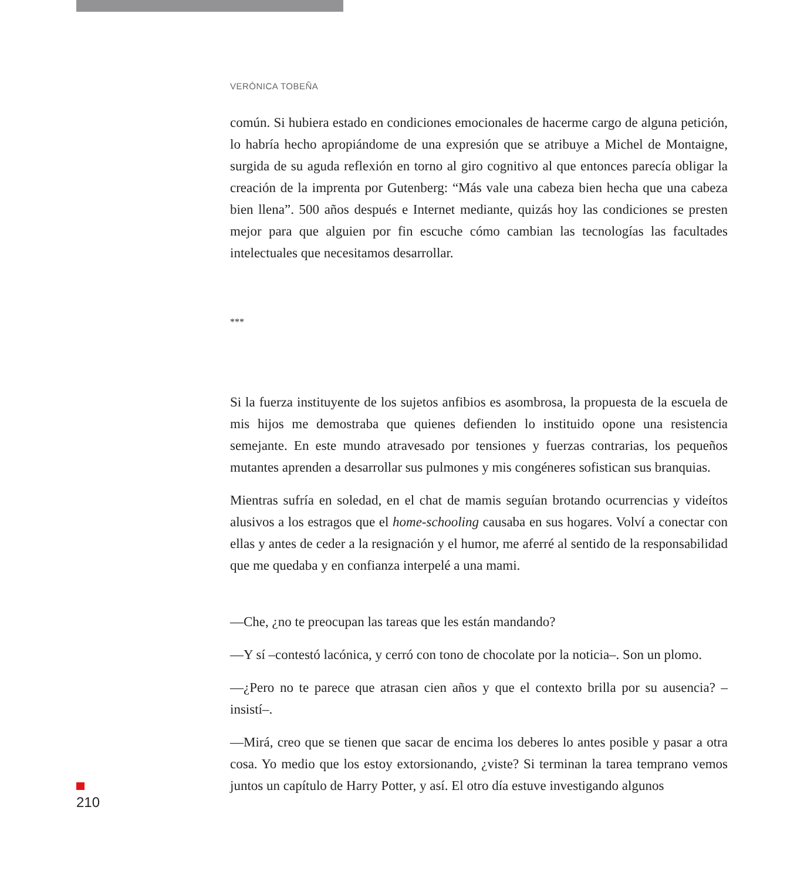VERÓNICA TOBEÑA
común. Si hubiera estado en condiciones emocionales de hacerme cargo de alguna petición, lo habría hecho apropiándome de una expresión que se atribuye a Michel de Montaigne, surgida de su aguda reflexión en torno al giro cognitivo al que entonces parecía obligar la creación de la imprenta por Gutenberg: “Más vale una cabeza bien hecha que una cabeza bien llena”. 500 años después e Internet mediante, quizás hoy las condiciones se presten mejor para que alguien por fin escuche cómo cambian las tecnologías las facultades intelectuales que necesitamos desarrollar.
***
Si la fuerza instituyente de los sujetos anfibios es asombrosa, la propuesta de la escuela de mis hijos me demostraba que quienes defienden lo instituido opone una resistencia semejante. En este mundo atravesado por tensiones y fuerzas contrarias, los pequeños mutantes aprenden a desarrollar sus pulmones y mis congéneres sofistican sus branquias.
Mientras sufría en soledad, en el chat de mamis seguían brotando ocurrencias y videítos alusivos a los estragos que el home-schooling causaba en sus hogares. Volví a conectar con ellas y antes de ceder a la resignación y el humor, me aferré al sentido de la responsabilidad que me quedaba y en confianza interpelé a una mami.
—Che, ¿no te preocupan las tareas que les están mandando?
—Y sí –contestó lacónica, y cerró con tono de chocolate por la noticia–. Son un plomo.
—¿Pero no te parece que atrasan cien años y que el contexto brilla por su ausencia? –insistí–.
—Mirá, creo que se tienen que sacar de encima los deberes lo antes posible y pasar a otra cosa. Yo medio que los estoy extorsionando, ¿viste? Si terminan la tarea temprano vemos juntos un capítulo de Harry Potter, y así. El otro día estuve investigando algunos
210